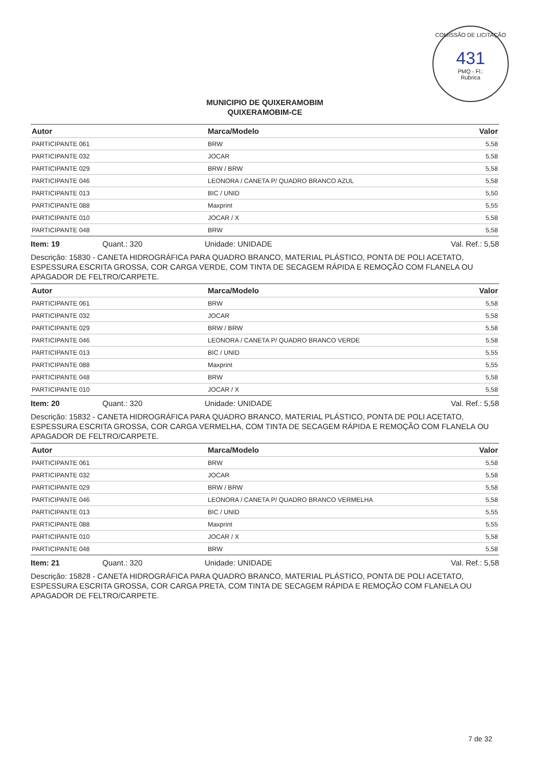COMISSÃO DE LICITAÇÃO
431
PMQ - Fl.:
Rubrica
MUNICIPIO DE QUIXERAMOBIM
QUIXERAMOBIM-CE
| Autor | Marca/Modelo | Valor |
| --- | --- | --- |
| PARTICIPANTE 061 | BRW | 5,58 |
| PARTICIPANTE 032 | JOCAR | 5,58 |
| PARTICIPANTE 029 | BRW / BRW | 5,58 |
| PARTICIPANTE 046 | LEONORA / CANETA P/ QUADRO BRANCO AZUL | 5,58 |
| PARTICIPANTE 013 | BIC / UNID | 5,50 |
| PARTICIPANTE 088 | Maxprint | 5,55 |
| PARTICIPANTE 010 | JOCAR / X | 5,58 |
| PARTICIPANTE 048 | BRW | 5,58 |
Item: 19 Quant.: 320 Unidade: UNIDADE Val. Ref.: 5,58
Descrição: 15830 - CANETA HIDROGRÁFICA PARA QUADRO BRANCO, MATERIAL PLÁSTICO, PONTA DE POLI ACETATO, ESPESSURA ESCRITA GROSSA, COR CARGA VERDE, COM TINTA DE SECAGEM RÁPIDA E REMOÇÃO COM FLANELA OU APAGADOR DE FELTRO/CARPETE.
| Autor | Marca/Modelo | Valor |
| --- | --- | --- |
| PARTICIPANTE 061 | BRW | 5,58 |
| PARTICIPANTE 032 | JOCAR | 5,58 |
| PARTICIPANTE 029 | BRW / BRW | 5,58 |
| PARTICIPANTE 046 | LEONORA / CANETA P/ QUADRO BRANCO VERDE | 5,58 |
| PARTICIPANTE 013 | BIC / UNID | 5,55 |
| PARTICIPANTE 088 | Maxprint | 5,55 |
| PARTICIPANTE 048 | BRW | 5,58 |
| PARTICIPANTE 010 | JOCAR / X | 5,58 |
Item: 20 Quant.: 320 Unidade: UNIDADE Val. Ref.: 5,58
Descrição: 15832 - CANETA HIDROGRÁFICA PARA QUADRO BRANCO, MATERIAL PLÁSTICO, PONTA DE POLI ACETATO, ESPESSURA ESCRITA GROSSA, COR CARGA VERMELHA, COM TINTA DE SECAGEM RÁPIDA E REMOÇÃO COM FLANELA OU APAGADOR DE FELTRO/CARPETE.
| Autor | Marca/Modelo | Valor |
| --- | --- | --- |
| PARTICIPANTE 061 | BRW | 5,58 |
| PARTICIPANTE 032 | JOCAR | 5,58 |
| PARTICIPANTE 029 | BRW / BRW | 5,58 |
| PARTICIPANTE 046 | LEONORA / CANETA P/ QUADRO BRANCO VERMELHA | 5,58 |
| PARTICIPANTE 013 | BIC / UNID | 5,55 |
| PARTICIPANTE 088 | Maxprint | 5,55 |
| PARTICIPANTE 010 | JOCAR / X | 5,58 |
| PARTICIPANTE 048 | BRW | 5,58 |
Item: 21 Quant.: 320 Unidade: UNIDADE Val. Ref.: 5,58
Descrição: 15828 - CANETA HIDROGRÁFICA PARA QUADRO BRANCO, MATERIAL PLÁSTICO, PONTA DE POLI ACETATO, ESPESSURA ESCRITA GROSSA, COR CARGA PRETA, COM TINTA DE SECAGEM RÁPIDA E REMOÇÃO COM FLANELA OU APAGADOR DE FELTRO/CARPETE.
7 de 32